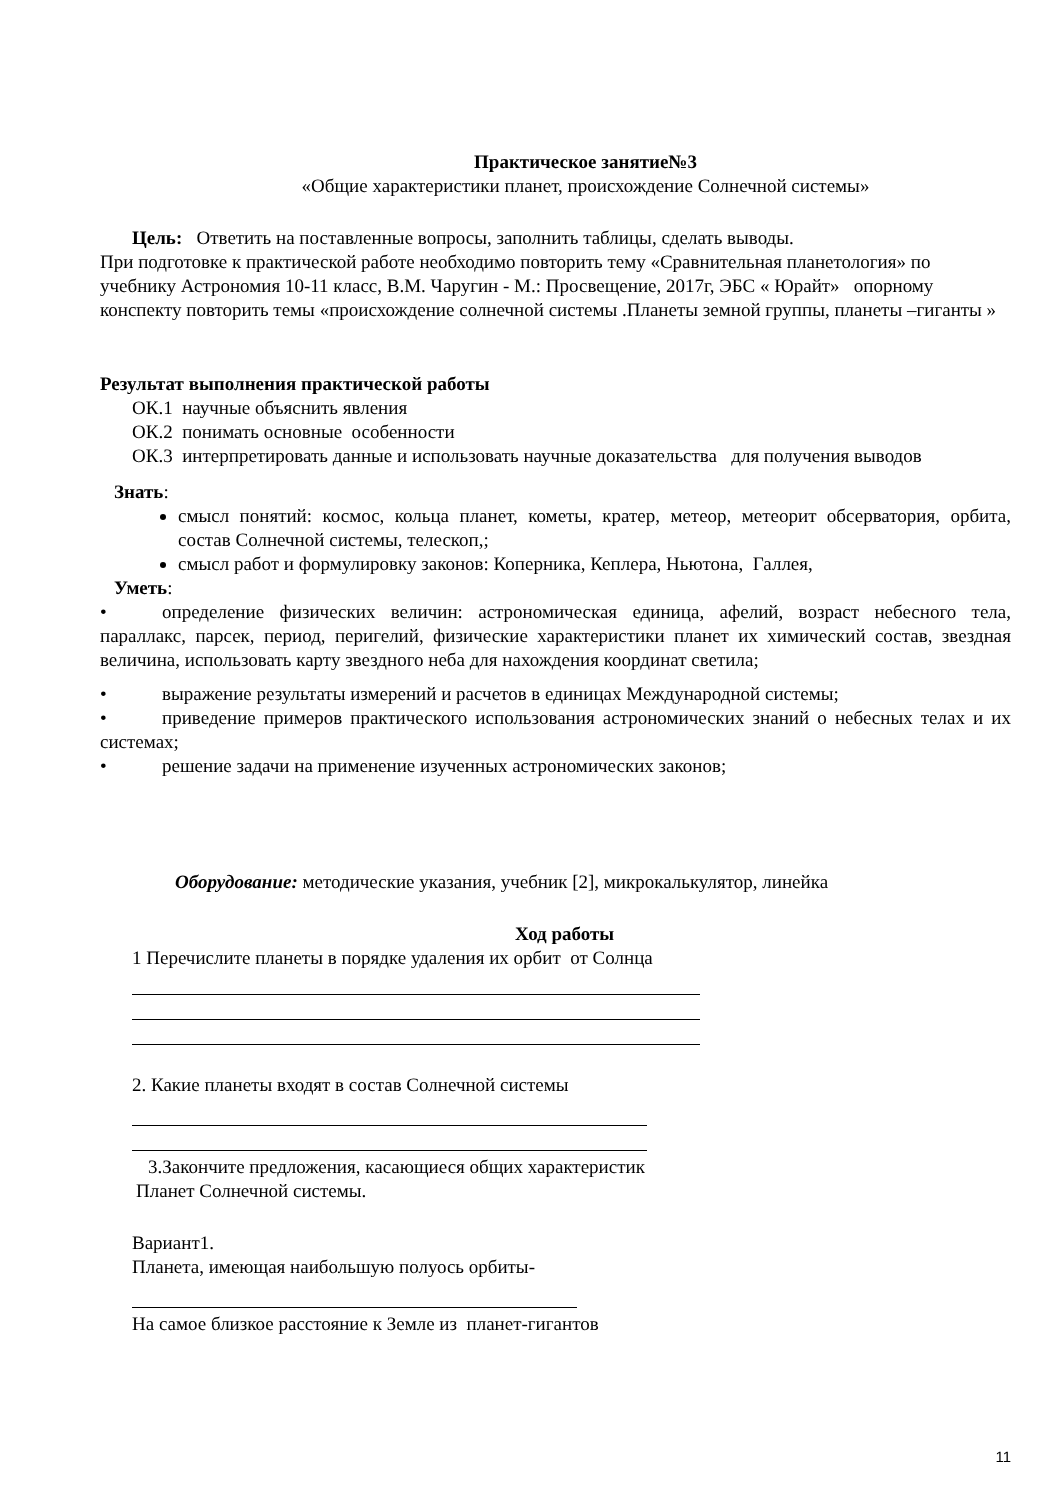Практическое занятие№3
«Общие характеристики планет, происхождение Солнечной системы»
Цель: Ответить на поставленные вопросы, заполнить таблицы, сделать выводы.
При подготовке к практической работе необходимо повторить тему «Сравнительная планетология» по учебнику Астрономия 10-11 класс, В.М. Чаругин - М.: Просвещение, 2017г, ЭБС « Юрайт» опорному конспекту повторить темы «происхождение солнечной системы .Планеты земной группы, планеты –гиганты »
Результат выполнения практической работы
ОК.1 научные объяснить явления
ОК.2 понимать основные особенности
ОК.3 интерпретировать данные и использовать научные доказательства для получения выводов
Знать:
смысл понятий: космос, кольца планет, кометы, кратер, метеор, метеорит обсерватория, орбита, состав Солнечной системы, телескоп,;
смысл работ и формулировку законов: Коперника, Кеплера, Ньютона, Галлея,
Уметь:
• определение физических величин: астрономическая единица, афелий, возраст небесного тела, параллакс, парсек, период, перигелий, физические характеристики планет их химический состав, звездная величина, использовать карту звездного неба для нахождения координат светила;
• выражение результаты измерений и расчетов в единицах Международной системы;
• приведение примеров практического использования астрономических знаний о небесных телах и их системах;
• решение задачи на применение изученных астрономических законов;
Оборудование: методические указания, учебник [2], микрокалькулятор, линейка
Ход работы
1 Перечислите планеты в порядке удаления их орбит от Солнца
2. Какие планеты входят в состав Солнечной системы
3.Закончите предложения, касающиеся общих характеристик
Планет Солнечной системы.
Вариант1.
Планета, имеющая наибольшую полуось орбиты-
На самое близкое расстояние к Земле из планет-гигантов
11